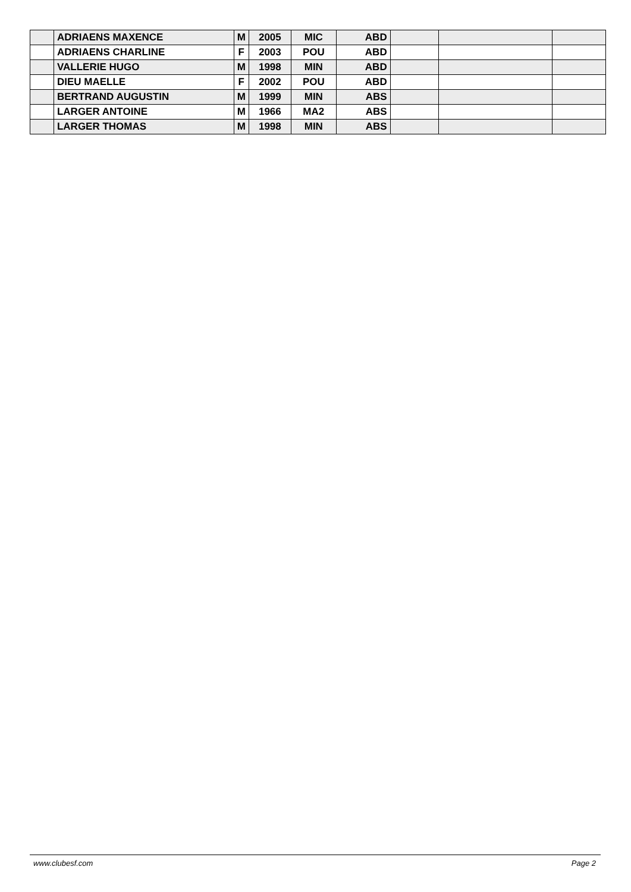| | ADRIAENS MAXENCE | M | 2005 | MIC | ABD | | | |
| | ADRIAENS CHARLINE | F | 2003 | POU | ABD | | | |
| | VALLERIE HUGO | M | 1998 | MIN | ABD | | | |
| | DIEU MAELLE | F | 2002 | POU | ABD | | | |
| | BERTRAND AUGUSTIN | M | 1999 | MIN | ABS | | | |
| | LARGER ANTOINE | M | 1966 | MA2 | ABS | | | |
| | LARGER THOMAS | M | 1998 | MIN | ABS | | | |
www.clubesf.com Page 2